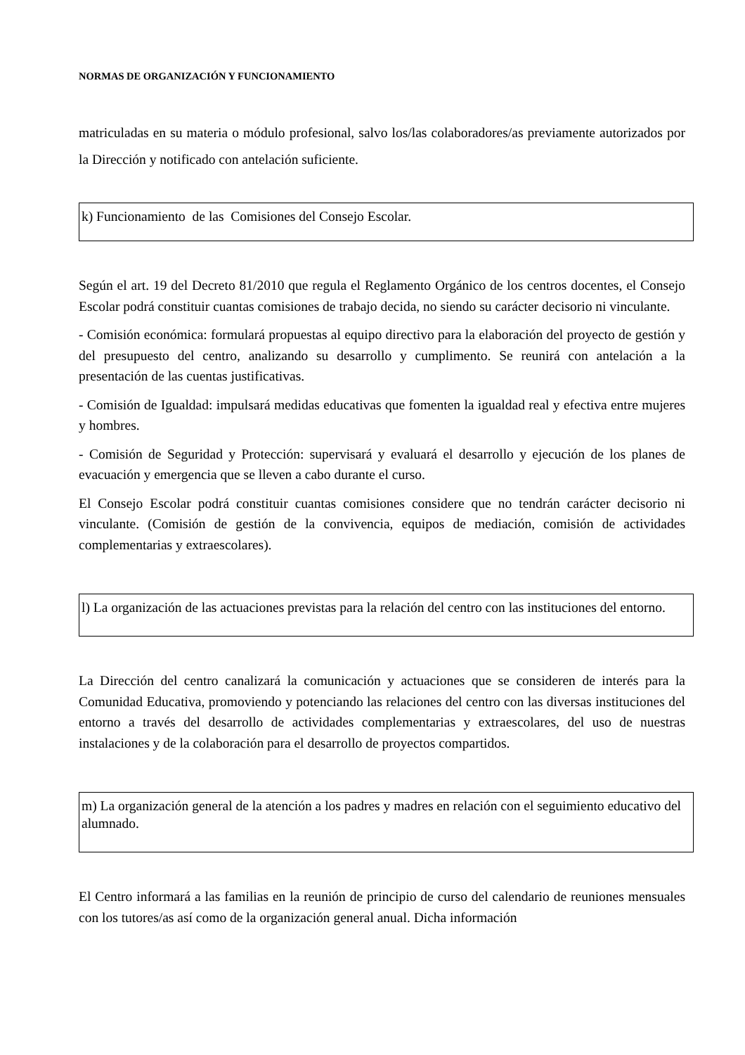NORMAS DE ORGANIZACIÓN Y FUNCIONAMIENTO
matriculadas en su materia o módulo profesional, salvo los/las colaboradores/as previamente autorizados por la Dirección y notificado con antelación suficiente.
k) Funcionamiento de las Comisiones del Consejo Escolar.
Según el art. 19 del Decreto 81/2010 que regula el Reglamento Orgánico de los centros docentes, el Consejo Escolar podrá constituir cuantas comisiones de trabajo decida, no siendo su carácter decisorio ni vinculante.
- Comisión económica: formulará propuestas al equipo directivo para la elaboración del proyecto de gestión y del presupuesto del centro, analizando su desarrollo y cumplimento. Se reunirá con antelación a la presentación de las cuentas justificativas.
- Comisión de Igualdad: impulsará medidas educativas que fomenten la igualdad real y efectiva entre mujeres y hombres.
- Comisión de Seguridad y Protección: supervisará y evaluará el desarrollo y ejecución de los planes de evacuación y emergencia que se lleven a cabo durante el curso.
El Consejo Escolar podrá constituir cuantas comisiones considere que no tendrán carácter decisorio ni vinculante. (Comisión de gestión de la convivencia, equipos de mediación, comisión de actividades complementarias y extraescolares).
l) La organización de las actuaciones previstas para la relación del centro con las instituciones del entorno.
La Dirección del centro canalizará la comunicación y actuaciones que se consideren de interés para la Comunidad Educativa, promoviendo y potenciando las relaciones del centro con las diversas instituciones del entorno a través del desarrollo de actividades complementarias y extraescolares, del uso de nuestras instalaciones y de la colaboración para el desarrollo de proyectos compartidos.
m) La organización general de la atención a los padres y madres en relación con el seguimiento educativo del alumnado.
El Centro informará a las familias en la reunión de principio de curso del calendario de reuniones mensuales con los tutores/as así como de la organización general anual. Dicha información